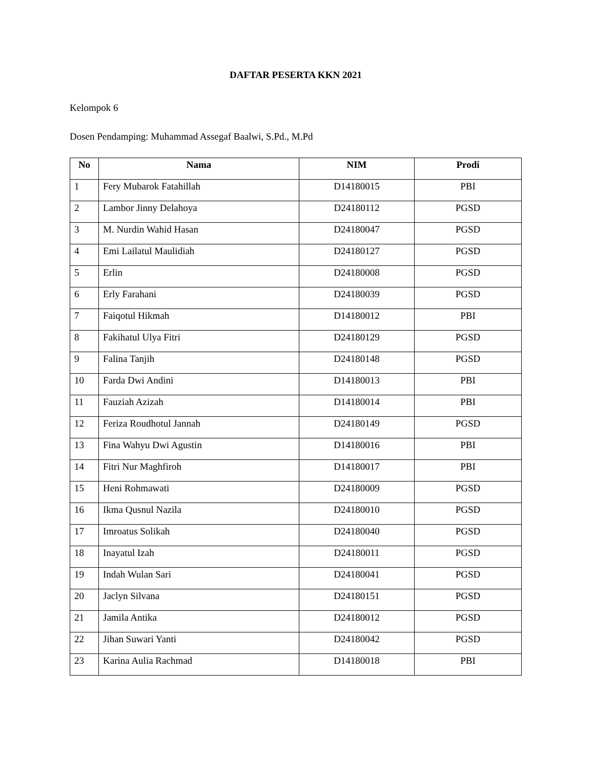DAFTAR PESERTA KKN 2021
Kelompok 6
Dosen Pendamping: Muhammad Assegaf Baalwi, S.Pd., M.Pd
| No | Nama | NIM | Prodi |
| --- | --- | --- | --- |
| 1 | Fery Mubarok Fatahillah | D14180015 | PBI |
| 2 | Lambor Jinny Delahoya | D24180112 | PGSD |
| 3 | M. Nurdin Wahid Hasan | D24180047 | PGSD |
| 4 | Emi Lailatul Maulidiah | D24180127 | PGSD |
| 5 | Erlin | D24180008 | PGSD |
| 6 | Erly Farahani | D24180039 | PGSD |
| 7 | Faiqotul Hikmah | D14180012 | PBI |
| 8 | Fakihatul Ulya Fitri | D24180129 | PGSD |
| 9 | Falina Tanjih | D24180148 | PGSD |
| 10 | Farda Dwi Andini | D14180013 | PBI |
| 11 | Fauziah Azizah | D14180014 | PBI |
| 12 | Feriza Roudhotul Jannah | D24180149 | PGSD |
| 13 | Fina Wahyu Dwi Agustin | D14180016 | PBI |
| 14 | Fitri Nur Maghfiroh | D14180017 | PBI |
| 15 | Heni Rohmawati | D24180009 | PGSD |
| 16 | Ikma Qusnul Nazila | D24180010 | PGSD |
| 17 | Imroatus Solikah | D24180040 | PGSD |
| 18 | Inayatul Izah | D24180011 | PGSD |
| 19 | Indah Wulan Sari | D24180041 | PGSD |
| 20 | Jaclyn Silvana | D24180151 | PGSD |
| 21 | Jamila Antika | D24180012 | PGSD |
| 22 | Jihan Suwari Yanti | D24180042 | PGSD |
| 23 | Karina Aulia Rachmad | D14180018 | PBI |